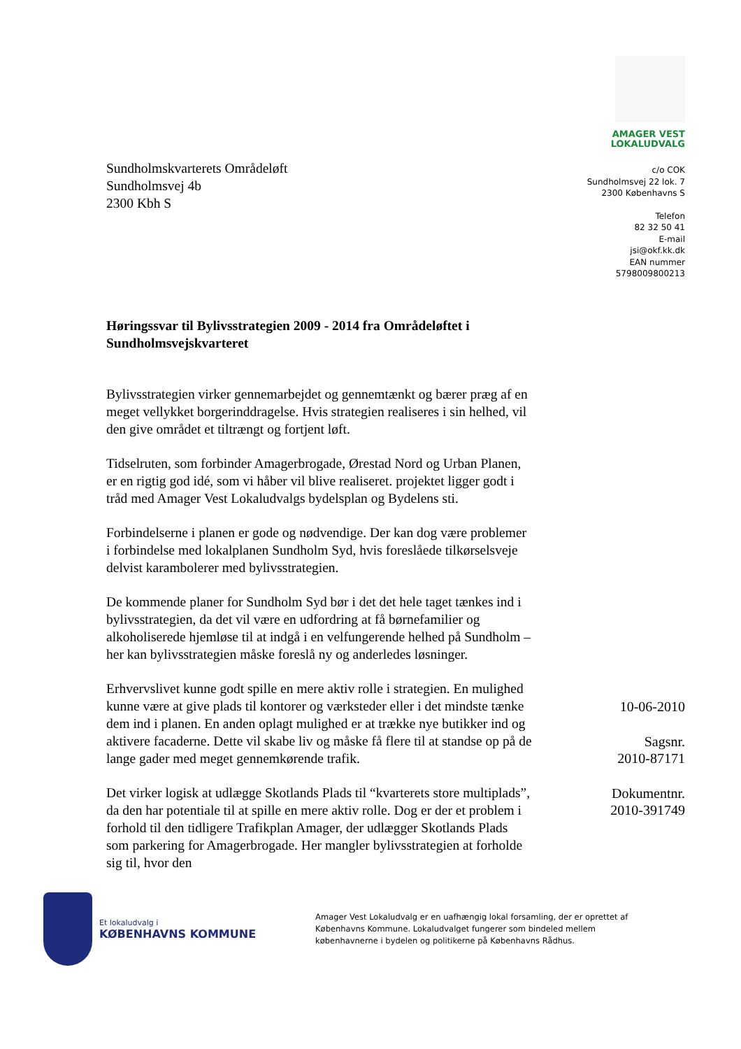Sundholmskvarterets Områdeløft
Sundholmsvej 4b
2300 Kbh S
Høringssvar til Bylivsstrategien 2009 - 2014 fra Områdeløftet i Sundholmsvejskvarteret
Bylivsstrategien virker gennemarbejdet og gennemtænkt og bærer præg af en meget vellykket borgerinddragelse. Hvis strategien realiseres i sin helhed, vil den give området et tiltrængt og fortjent løft.
Tidselruten, som forbinder Amagerbrogade, Ørestad Nord og Urban Planen, er en rigtig god idé, som vi håber vil blive realiseret. projektet ligger godt i tråd med Amager Vest Lokaludvalgs bydelsplan og Bydelens sti.
Forbindelserne i planen er gode og nødvendige. Der kan dog være problemer i forbindelse med lokalplanen Sundholm Syd, hvis foreslåede tilkørselsveje delvist karambolerer med bylivsstrategien.
De kommende planer for Sundholm Syd bør i det det hele taget tænkes ind i bylivsstrategien, da det vil være en udfordring at få børnefamilier og alkoholiserede hjemløse til at indgå i en velfungerende helhed på Sundholm – her kan bylivsstrategien måske foreslå ny og anderledes løsninger.
Erhvervslivet kunne godt spille en mere aktiv rolle i strategien. En mulighed kunne være at give plads til kontorer og værksteder eller i det mindste tænke dem ind i planen. En anden oplagt mulighed er at trække nye butikker ind og aktivere facaderne. Dette vil skabe liv og måske få flere til at standse op på de lange gader med meget gennemkørende trafik.
Det virker logisk at udlægge Skotlands Plads til “kvarterets store multiplads”, da den har potentiale til at spille en mere aktiv rolle. Dog er der et problem i forhold til den tidligere Trafikplan Amager, der udlægger Skotlands Plads som parkering for Amagerbrogade. Her mangler bylivsstrategien at forholde sig til, hvor den
AMAGER VEST
LOKALUDVALG
c/o COK
Sundholmsvej 22 lok. 7
2300 Københavns S
Telefon
82 32 50 41
E-mail
jsi@okf.kk.dk
EAN nummer
5798009800213
10-06-2010
Sagsnr.
2010-87171
Dokumentnr.
2010-391749
Et lokaludvalg i
KØBENHAVNS KOMMUNE
Amager Vest Lokaludvalg er en uafhængig lokal forsamling, der er oprettet af
Københavns Kommune. Lokaludvalget fungerer som bindeled mellem
københavnerne i bydelen og politikerne på Københavns Rådhus.